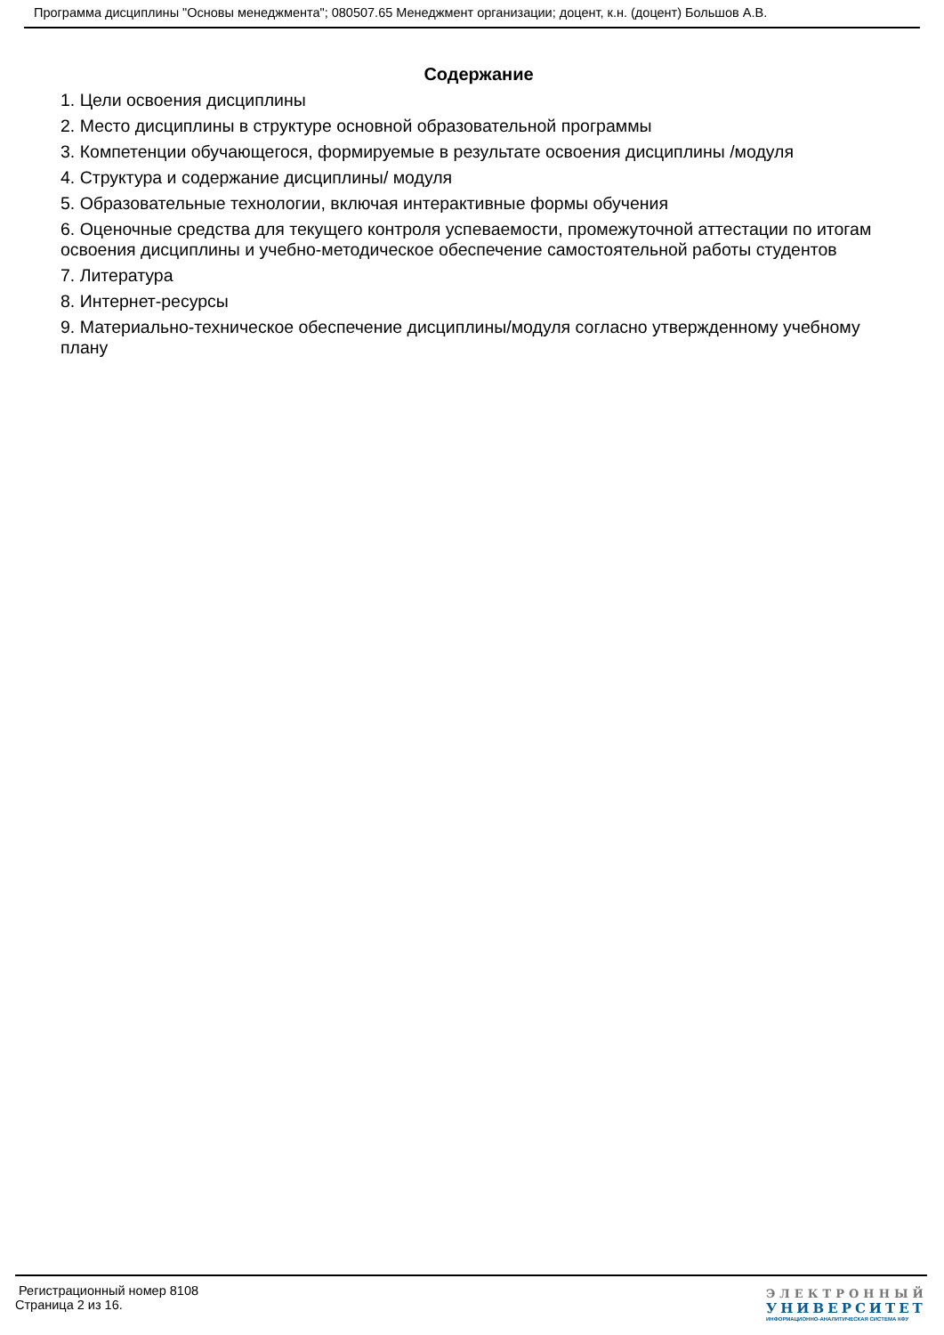Программа дисциплины "Основы менеджмента"; 080507.65 Менеджмент организации; доцент, к.н. (доцент) Большов А.В.
Содержание
1. Цели освоения дисциплины
2. Место дисциплины в структуре основной образовательной программы
3. Компетенции обучающегося, формируемые в результате освоения дисциплины /модуля
4. Структура и содержание дисциплины/ модуля
5. Образовательные технологии, включая интерактивные формы обучения
6. Оценочные средства для текущего контроля успеваемости, промежуточной аттестации по итогам освоения дисциплины и учебно-методическое обеспечение самостоятельной работы студентов
7. Литература
8. Интернет-ресурсы
9. Материально-техническое обеспечение дисциплины/модуля согласно утвержденному учебному плану
Регистрационный номер 8108
Страница 2 из 16.
ЭЛЕКТРОННЫЙ
УНИВЕРСИТЕТ
ИНФОРМАЦИОННО-АНАЛИТИЧЕСКАЯ СИСТЕМА КФУ